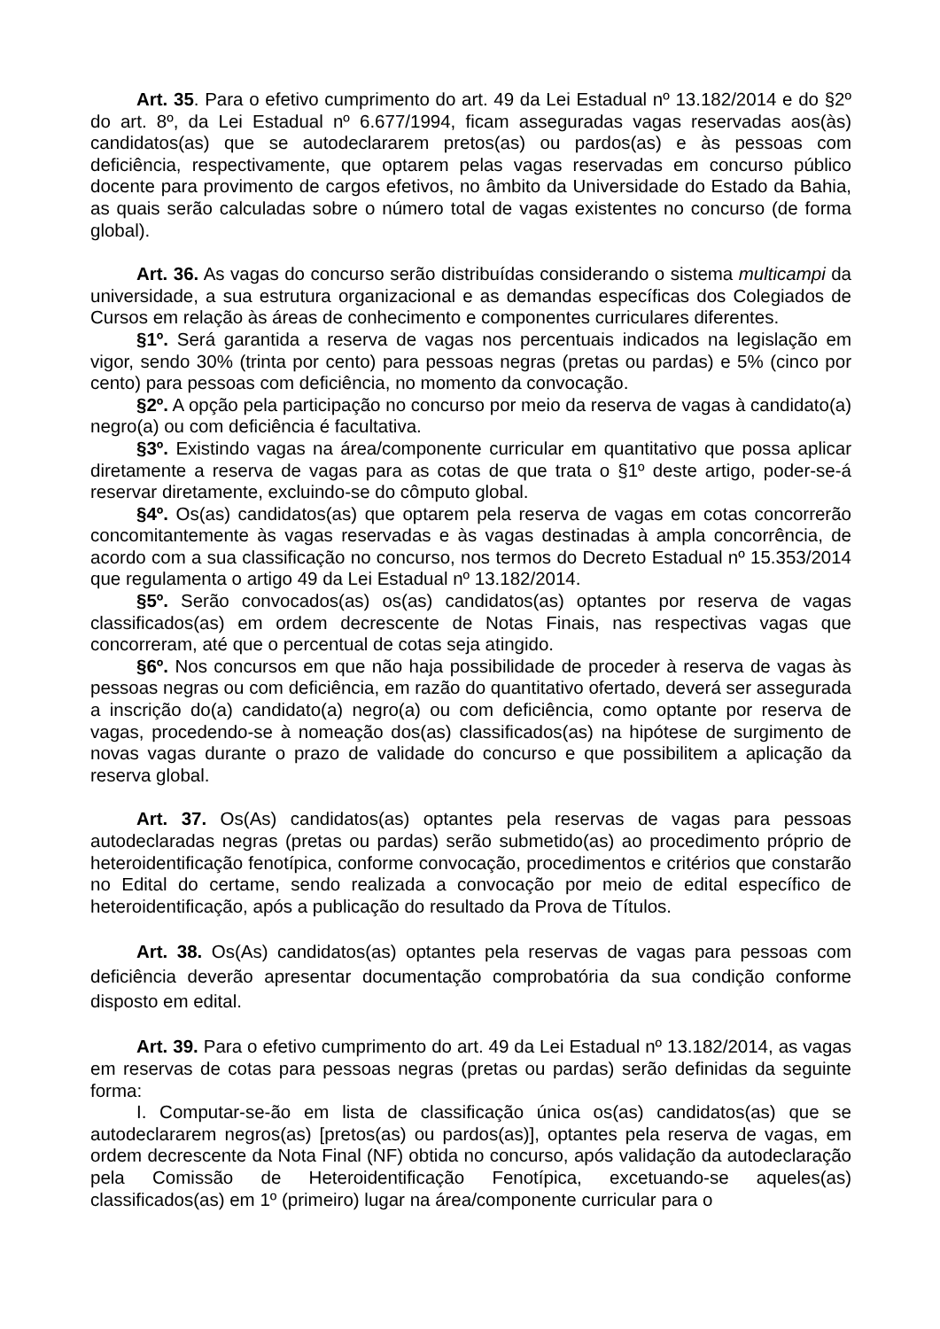Art. 35. Para o efetivo cumprimento do art. 49 da Lei Estadual nº 13.182/2014 e do §2º do art. 8º, da Lei Estadual nº 6.677/1994, ficam asseguradas vagas reservadas aos(às) candidatos(as) que se autodeclararem pretos(as) ou pardos(as) e às pessoas com deficiência, respectivamente, que optarem pelas vagas reservadas em concurso público docente para provimento de cargos efetivos, no âmbito da Universidade do Estado da Bahia, as quais serão calculadas sobre o número total de vagas existentes no concurso (de forma global).
Art. 36. As vagas do concurso serão distribuídas considerando o sistema multicampi da universidade, a sua estrutura organizacional e as demandas específicas dos Colegiados de Cursos em relação às áreas de conhecimento e componentes curriculares diferentes.
§1º. Será garantida a reserva de vagas nos percentuais indicados na legislação em vigor, sendo 30% (trinta por cento) para pessoas negras (pretas ou pardas) e 5% (cinco por cento) para pessoas com deficiência, no momento da convocação.
§2º. A opção pela participação no concurso por meio da reserva de vagas à candidato(a) negro(a) ou com deficiência é facultativa.
§3º. Existindo vagas na área/componente curricular em quantitativo que possa aplicar diretamente a reserva de vagas para as cotas de que trata o §1º deste artigo, poder-se-á reservar diretamente, excluindo-se do cômputo global.
§4º. Os(as) candidatos(as) que optarem pela reserva de vagas em cotas concorrerão concomitantemente às vagas reservadas e às vagas destinadas à ampla concorrência, de acordo com a sua classificação no concurso, nos termos do Decreto Estadual nº 15.353/2014 que regulamenta o artigo 49 da Lei Estadual nº 13.182/2014.
§5º. Serão convocados(as) os(as) candidatos(as) optantes por reserva de vagas classificados(as) em ordem decrescente de Notas Finais, nas respectivas vagas que concorreram, até que o percentual de cotas seja atingido.
§6º. Nos concursos em que não haja possibilidade de proceder à reserva de vagas às pessoas negras ou com deficiência, em razão do quantitativo ofertado, deverá ser assegurada a inscrição do(a) candidato(a) negro(a) ou com deficiência, como optante por reserva de vagas, procedendo-se à nomeação dos(as) classificados(as) na hipótese de surgimento de novas vagas durante o prazo de validade do concurso e que possibilitem a aplicação da reserva global.
Art. 37. Os(As) candidatos(as) optantes pela reservas de vagas para pessoas autodeclaradas negras (pretas ou pardas) serão submetido(as) ao procedimento próprio de heteroidentificação fenotípica, conforme convocação, procedimentos e critérios que constarão no Edital do certame, sendo realizada a convocação por meio de edital específico de heteroidentificação, após a publicação do resultado da Prova de Títulos.
Art. 38. Os(As) candidatos(as) optantes pela reservas de vagas para pessoas com deficiência deverão apresentar documentação comprobatória da sua condição conforme disposto em edital.
Art. 39. Para o efetivo cumprimento do art. 49 da Lei Estadual nº 13.182/2014, as vagas em reservas de cotas para pessoas negras (pretas ou pardas) serão definidas da seguinte forma:
I. Computar-se-ão em lista de classificação única os(as) candidatos(as) que se autodeclararem negros(as) [pretos(as) ou pardos(as)], optantes pela reserva de vagas, em ordem decrescente da Nota Final (NF) obtida no concurso, após validação da autodeclaração pela Comissão de Heteroidentificação Fenotípica, excetuando-se aqueles(as) classificados(as) em 1º (primeiro) lugar na área/componente curricular para o